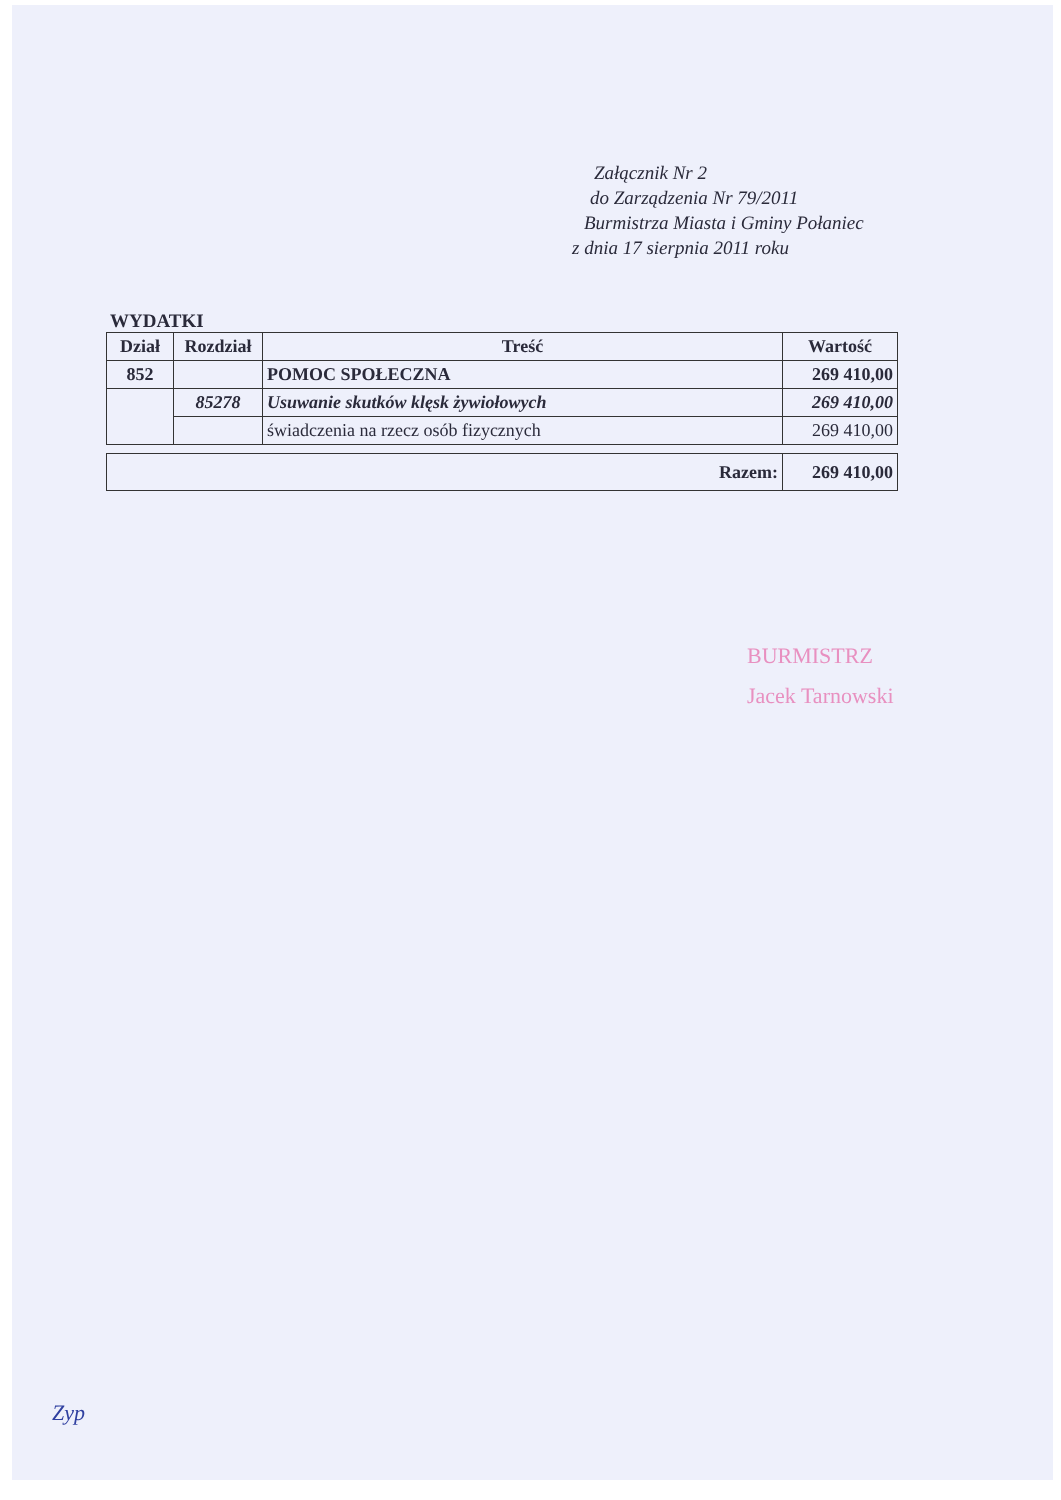Załącznik Nr 2
do Zarządzenia Nr 79/2011
Burmistrza Miasta i Gminy Połaniec
z dnia 17 sierpnia 2011 roku
WYDATKI
| Dział | Rozdział | Treść | Wartość |
| --- | --- | --- | --- |
| 852 | | POMOC SPOŁECZNA | 269 410,00 |
| | 85278 | Usuwanie skutków klęsk żywiołowych | 269 410,00 |
| | | świadczenia na rzecz osób fizycznych | 269 410,00 |
| Razem: | 269 410,00 |
BURMISTRZ
Jacek Tarnowski
Zyp